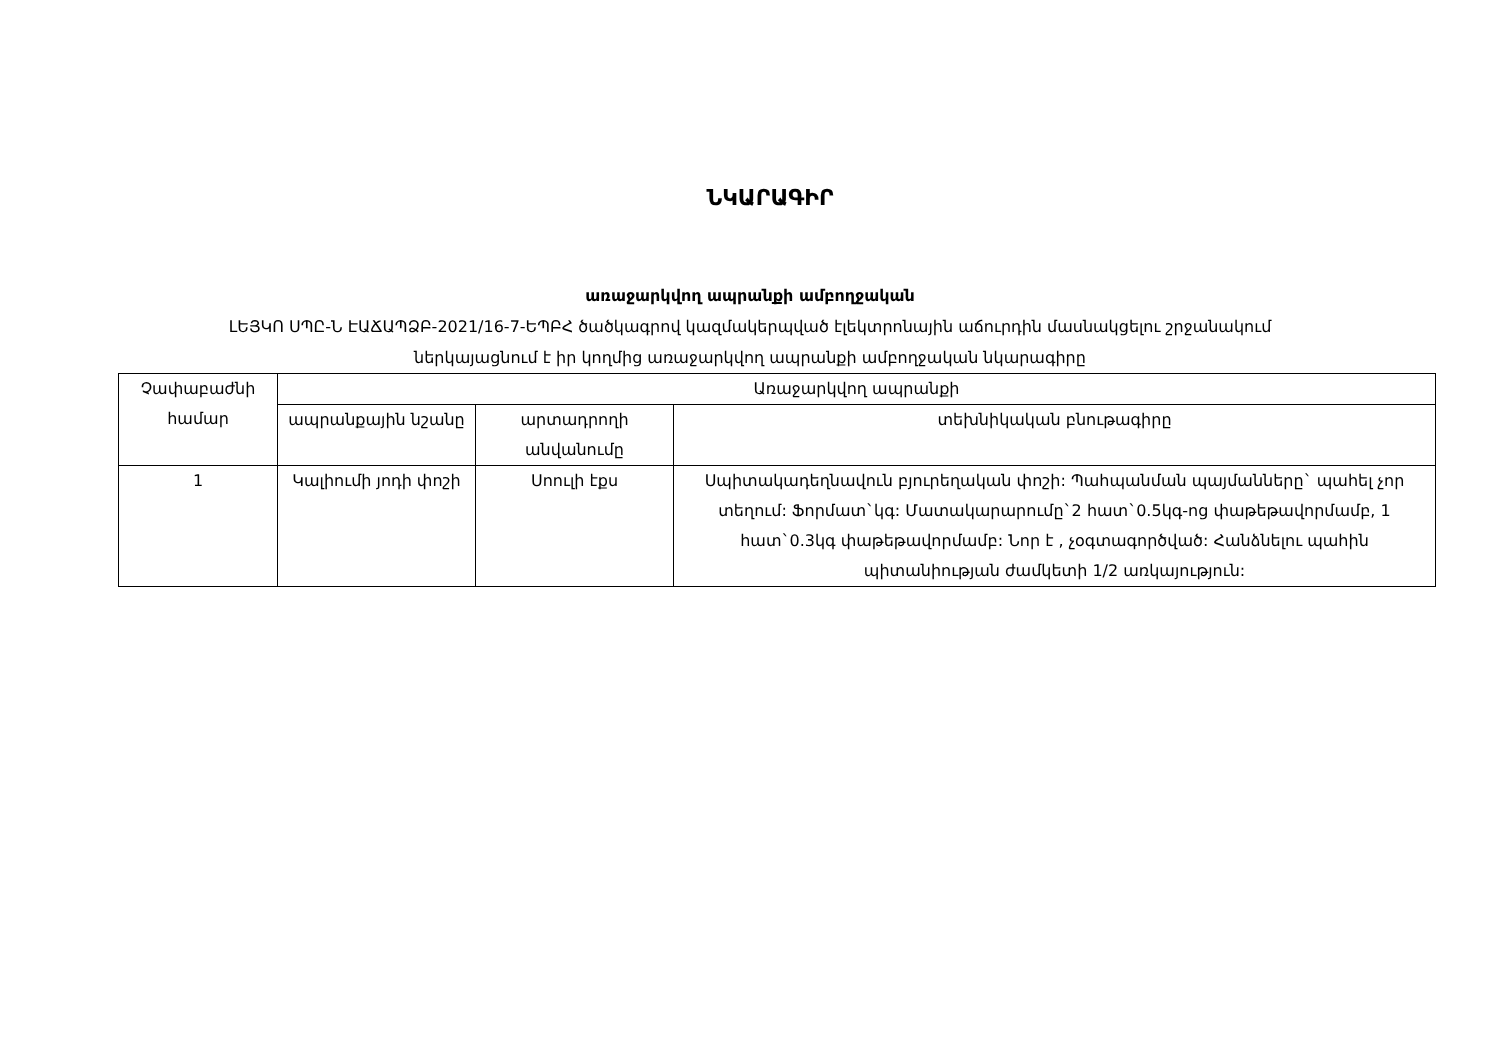ՆԿԱՐԱԳԻՐ
առաջարկվող ապրանքի ամբողջական
ԼԵՅԿՈ ՍՊԸ-Ն ԷԱՃԱՊՁԲ-2021/16-7-ԵՊԲՀ ծածկագրով կազմակերպված էլեկտրոնային աճուրդին մասնակցելու շրջանակում
ներկայացնում է իր կողմից առաջարկվող ապրանքի ամբողջական նկարագիրը
| Չափաբաժնի համար | Առաջարկվող ապրանքի | | |
| --- | --- | --- | --- |
| | ապրանքային նշանը | արտադրողի անվանումը | տեխնիկական բնութագիրը |
| 1 | Կալիումի յոդի փոշի | Սոուլի էքս | Սպիտակադեղնավուն բյուրեղական փոշի: Պահպանման պայմանները` պահել չոր տեղում: Ֆորմատ`կգ: Մատակարարումը`2 հատ`0.5կգ-ոց փաթեթավորմամբ, 1 հատ`0.3կգ փաթեթավորմամբ: Նոր է , չօգտագործված: Հանձնելու պահին պիտանիության ժամկետի 1/2 առկայություն: |